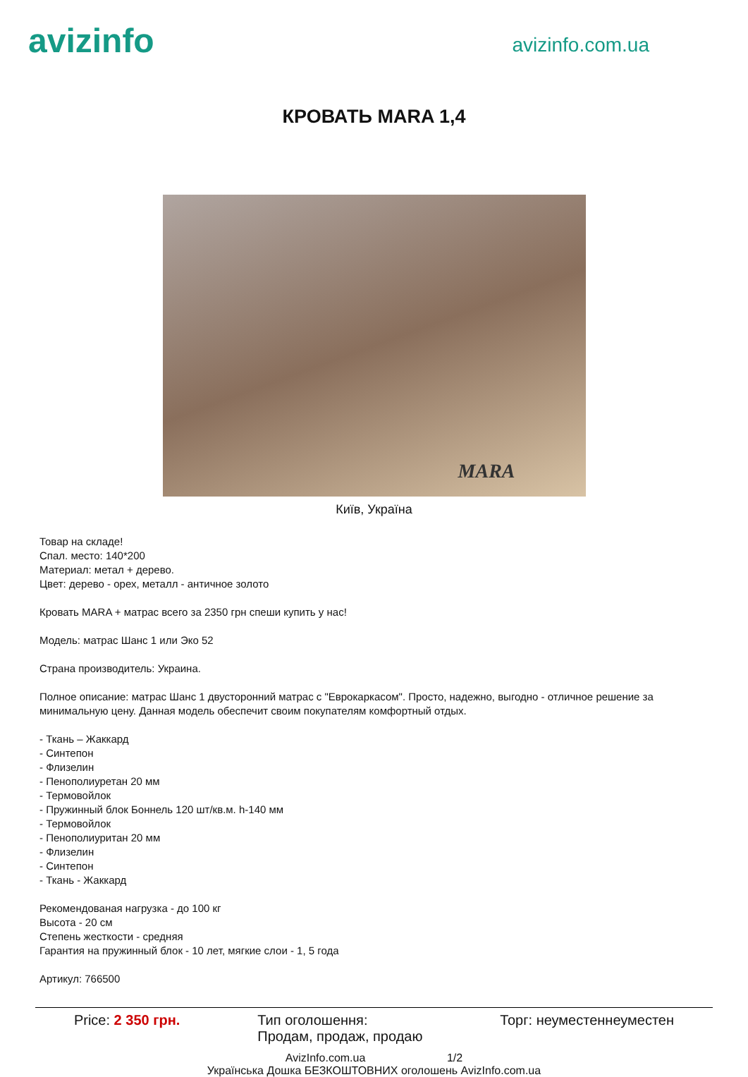avizinfo
avizinfo.com.ua
КРОВАТЬ MARA 1,4
MARA
Київ, Україна
Товар на складе!
Спал. место: 140*200
Материал: метал + дерево.
Цвет: дерево - орех, металл - античное золото
Кровать MARA + матрас всего за 2350 грн спеши купить у нас!
Модель: матрас Шанс 1 или Эко 52
Страна производитель: Украина.
Полное описание: матрас Шанс 1 двусторонний матрас с "Еврокаркасом". Просто, надежно, выгодно - отличное решение за минимальную цену. Данная модель обеспечит своим покупателям комфортный отдых.
- Ткань – Жаккард
- Синтепон
- Флизелин
- Пенополиуретан 20 мм
- Термовойлок
- Пружинный блок Боннель 120 шт/кв.м. h-140 мм
- Термовойлок
- Пенополиуритан 20 мм
- Флизелин
- Синтепон
- Ткань - Жаккард
Рекомендованая нагрузка - до 100 кг
Высота - 20 см
Степень жесткости - средняя
Гарантия на пружинный блок - 10 лет, мягкие слои - 1, 5 года
Артикул: 766500
Price: 2 350 грн. Тип оголошення:
Продам, продаж, продаю
Торг: неуместеннеуместен
AvizInfo.com.ua 1/2
Українська Дошка БЕЗКОШТОВНИХ оголошень AvizInfo.com.ua